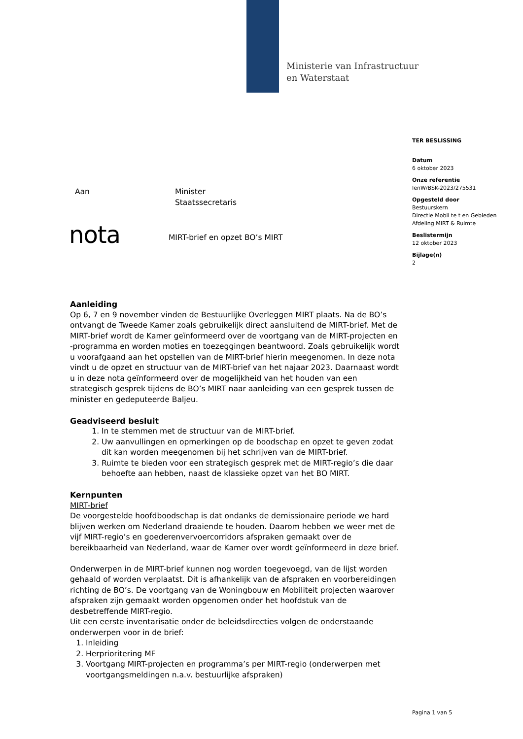Ministerie van Infrastructuur
en Waterstaat
TER BESLISSING
Datum
6 oktober 2023
Onze referentie
IenW/BSK-2023/275531
Opgesteld door
Bestuurskern
Directie Mobil te t en Gebieden
Afdeling MIRT & Ruimte
Beslistermijn
12 oktober 2023
Bijlage(n)
2
Aan Minister
Staatssecretaris
nota MIRT-brief en opzet BO’s MIRT
Aanleiding
Op 6, 7 en 9 november vinden de Bestuurlijke Overleggen MIRT plaats. Na de BO’s ontvangt de Tweede Kamer zoals gebruikelijk direct aansluitend de MIRT-brief. Met de MIRT-brief wordt de Kamer geïnformeerd over de voortgang van de MIRT-projecten en -programma en worden moties en toezeggingen beantwoord. Zoals gebruikelijk wordt u voorafgaand aan het opstellen van de MIRT-brief hierin meegenomen. In deze nota vindt u de opzet en structuur van de MIRT-brief van het najaar 2023. Daarnaast wordt u in deze nota geïnformeerd over de mogelijkheid van het houden van een strategisch gesprek tijdens de BO’s MIRT naar aanleiding van een gesprek tussen de minister en gedeputeerde Baljeu.
Geadviseerd besluit
1. In te stemmen met de structuur van de MIRT-brief.
2. Uw aanvullingen en opmerkingen op de boodschap en opzet te geven zodat dit kan worden meegenomen bij het schrijven van de MIRT-brief.
3. Ruimte te bieden voor een strategisch gesprek met de MIRT-regio’s die daar behoefte aan hebben, naast de klassieke opzet van het BO MIRT.
Kernpunten
MIRT-brief
De voorgestelde hoofdboodschap is dat ondanks de demissionaire periode we hard blijven werken om Nederland draaiende te houden. Daarom hebben we weer met de vijf MIRT-regio’s en goederenvervoercorridors afspraken gemaakt over de bereikbaarheid van Nederland, waar de Kamer over wordt geïnformeerd in deze brief.
Onderwerpen in de MIRT-brief kunnen nog worden toegevoegd, van de lijst worden gehaald of worden verplaatst. Dit is afhankelijk van de afspraken en voorbereidingen richting de BO’s. De voortgang van de Woningbouw en Mobiliteit projecten waarover afspraken zijn gemaakt worden opgenomen onder het hoofdstuk van de desbetreffende MIRT-regio.
Uit een eerste inventarisatie onder de beleidsdirecties volgen de onderstaande onderwerpen voor in de brief:
1. Inleiding
2. Herprioritering MF
3. Voortgang MIRT-projecten en programma’s per MIRT-regio (onderwerpen met voortgangsmeldingen n.a.v. bestuurlijke afspraken)
Pagina 1 van 5